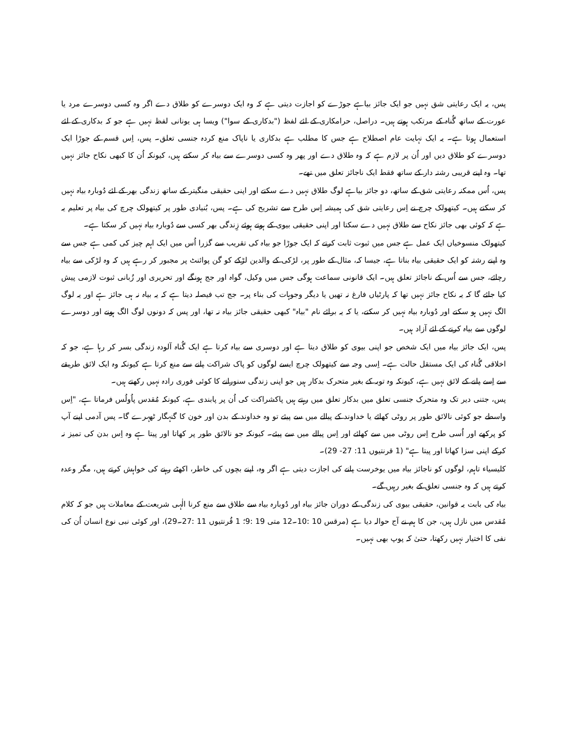پس، یہ ایک رعایتی شق نہیں جو ایک جائز بیاہے جوڑے کو اجازت دیتی ہے کہ وہ ایک دوسرے کو طلاق دے اگر وہ کسی دوسرے مرد یا عورت کے ساتھ گُناہ کے مرتکب ہوتے ہیں۔ دراصل، حرامکاری کے لئے لفظ ("بدکاری کے سوا") ویسا ہی یونانی لفظ نہیں ہے جو کہ بدکاری کے لئے استعمال ہوتا ہے۔ یہ ایک نہایت عام اصطلاح ہے جس کا مطلب ہے بدکاری یا ناپاک منع کردہ جنسی تعلق۔ پس، اِس قسم کے جوڑا ایک دوسرے کو طلاق دیں اور اُن پر لازم ہے کہ وہ طلاق دے اور پھر وہ کسی دوسرے سے بیاہ کر سکتے ہیں، کیونکہ اُن کا کبھی نکاح جائز نہیں تھا۔ وہ اپنے قریبی رشتہ دار کے ساتھ فقط ایک ناجائز تعلق میں تھے۔
پس، اُس ممکنہ رعایتی شق کے ساتھ، دو جائز بیاہے لوگ طلاق نہیں دے سکتے اور اپنی حقیقی منگیتر کے ساتھ زندگی بھر کے لئے دُوبارہ بیاہ نہیں کر سکتے ہیں۔ کیتھولک چرچ نے اِس رعایتی شق کی ہمیشہ اِس طرح سے تشریح کی ہے۔ پس، بُنیادی طور پر کیتھولک چرچ کی بیاہ پر تعلیم یہ ہے کہ کوئی بھی جائز نکاح سے طلاق نہیں دے سکتا اور اپنی حقیقی بیوی کے ہوتے ہوئے زِندگی بھر کسی سے دُوبارہ بیاہ نہیں کر سکتا ہے۔
کیتھولک منسوخیاں ایک عمل ہے جس میں ثبوت ثابت کرتے کہ ایک جوڑا جو بیاہ کی تقریب سے گزرا اُس میں ایک اہم چیز کی کمی ہے جس سے وہ اپنے رشتہ کو ایک حقیقی بیاہ بناتا ہے، جیسا کہ، مثال کے طور پر، لڑکی کے والدین لڑکے کو گن پوائنٹ پر مجبور کر رہے ہیں کہ وہ لڑکی سے بیاہ رچائے، جس سے اُس کے ناجائز تعلق ہیں۔ ایک قانونی سماعت ہوگی جس میں وکیل، گواہ اور جج ہونگے اور تحریری اور زُبانی ثبوت لازمی پیش کیا جائے گا کہ یہ نکاح جائز نہیں تھا کہ پارٹیاں فارغ نہ تھیں یا دیگر وجوہات کی بناء پر۔ جج تب فیصلہ دیتا ہے کہ یہ بیاہ نہ ہی جائز ہے اور یہ لوگ الگ نہیں ہو سکتے اور دُوبارہ بیاہ نہیں کر سکتے، یا کہ یہ برائے نام "بیاہ" کبھی حقیقی جائز بیاہ نہ تھا، اور پس کہ دونوں لوگ الگ ہونے اور دوسرے لوگوں سے بیاہ کرنے کے لئے آزاد ہیں۔
پس، ایک جائز بیاہ میں ایک شخص جو اپنی بیوی کو طلاق دیتا ہے اور دوسری سے بیاہ کرتا ہے ایک گُناہ آلودہ زندگی بسر کر رہا ہے، جو کہ اخلاقی گُناہ کی ایک مستقل حالت ہے۔ اِسی وجہ سے کیتھولک چرچ ایسے لوگوں کو پاک شراکت پانے سے منع کرتا ہے کیونکہ وہ ایک لائق طریقے سے اِسے پانے کے لائق نہیں ہے، کیونکہ وہ توبہ کے بغیر متحرک بدکار ہیں جو اپنی زندگی سنورانے کا کوئی فوری رادہ نہیں رکھتے ہیں۔
پس، جتنی دیر تک وہ متحرک جنسی تعلق میں بدکار تعلق میں رہتے ہیں پاکشراکت کی اُن پر پابندی ہے، کیونکہ مُقدس پاُولُس فرماتا ہے، "اِس واسطے جو کوئی نالائق طور پر روٹی کھائے یا خداوند کے پیالے میں سے پیئے تو وہ خداوند کے بدن اور خون کا گنہگار ٹھہرے گا۔ پس آدمی اپنے آپ کو پرکھے اور اُسی طرح اِس روٹی میں سے کھائے اور اِس پیالے میں سے پیئے۔ کیونکہ جو نالائق طور پر کھاتا اور پیتا ہے وہ اِس بدن کی تمیز نہ کرکے اپنی سزا کھاتا اور پیتا ہے" (1 قرنتیوں 11: 27- 29)۔
کلیسیاء تاہم، لوگوں کو ناجائز بیاہ میں یوخرست پانے کی اجازت دیتی ہے اگر وہ، اپنے بچوں کی خاطر، اکھٹے رہنے کی خواہش کرتے ہیں، مگر وعدہ کرتے ہیں کہ وہ جنسی تعلق کے بغیر رہیں گے۔
بیاہ کی بابت یہ قوانین، حقیقی بیوی کی زندگی کے دوران جائز بیاہ اور دُوبارہ بیاہ سے طلاق سے منع کرنا الٰہی شریعت کے معاملات ہیں جو کہ کلام مُقدس میں نازل ہیں، جن کا ہم نے آج حوالہ دیا ہے (مرقس 10 :10۔12 متی 19 :9؛ 1 قُرنتیوں 11 :27۔29)، اور کوئی نبی نوع انسان اُن کی نفی کا اختیار نہیں رکھتا، حتیٰ کہ پوپ بھی نہیں۔